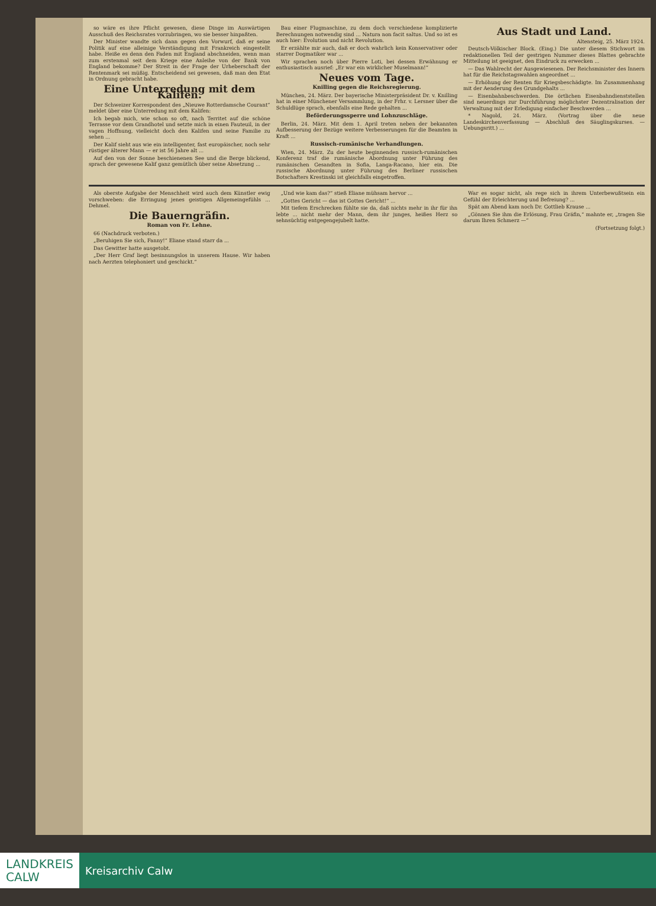so wäre es ihre Pflicht gewesen, diese Dinge im Auswärtigen Ausschuß des Reichsrates vorzubringen, wo sie besser hinpaßten.
Der Minister wandte sich dann gegen den Vorwurf, daß er seine Politik auf eine alleinige Verständigung mit Frankreich eingestellt habe. Heiße es denn den Faden mit England abschneiden, wenn man zum erstenmal seit dem Kriege eine Anleihe von der Bank von England bekomme? Der Streit in der Frage der Urheberschaft der Rentenmark sei müßig. Entscheidend sei gewesen, daß man den Etat in Ordnung gebracht habe.
Eine Unterredung mit dem Kalifen.
Der Schweizer Korrespondent des „Nieuwe Rotterdamsche Courant“ meldet über eine Unterredung mit dem Kalifen:
Ich begab mich, wie schon so oft, nach Territet auf die schöne Terrasse vor dem Grandhotel und setzte mich in einen Fauteuil, in der vagen Hoffnung, vielleicht doch den Kalifen und seine Familie zu sehen ...
Der Kalif sieht aus wie ein intelligenter, fast europäischer, noch sehr rüstiger älterer Mann — er ist 56 Jahre alt ...
Auf den von der Sonne beschienenen See und die Berge blickend, sprach der gewesene Kalif ganz gemütlich über seine Absetzung ...
Bau einer Flugmaschine, zu dem doch verschiedene komplizierte Berechnungen notwendig sind ... Natura non facit saltus. Und so ist es auch hier: Evolution und nicht Revolution.
Er erzählte mir auch, daß er doch wahrlich kein Konservativer oder starrer Dogmatiker war ...
Wir sprachen noch über Pierre Loti, bei dessen Erwähnung er enthusiastisch ausrief: „Er war ein wirklicher Muselmann!“
Neues vom Tage.
Knilling gegen die Reichsregierung.
München, 24. März. Der bayerische Ministerpräsident Dr. v. Knilling hat in einer Münchener Versammlung, in der Frhr. v. Lersner über die Schuldlüge sprach, ebenfalls eine Rede gehalten ...
Beförderungssperre und Lohnzuschläge.
Berlin, 24. März. Mit dem 1. April treten neben der bekannten Aufbesserung der Bezüge weitere Verbesserungen für die Beamten in Kraft ...
Russisch-rumänische Verhandlungen.
Wien, 24. März. Zu der heute beginnenden russisch-rumänischen Konferenz traf die rumänische Abordnung unter Führung des rumänischen Gesandten in Sofia, Langa-Racano, hier ein. Die russische Abordnung unter Führung des Berliner russischen Botschafters Krestinski ist gleichfalls eingetroffen.
Aus Stadt und Land.
Altensteig, 25. März 1924.
Deutsch-Völkischer Block. (Eing.) Die unter diesem Stichwort im redaktionellen Teil der gestrigen Nummer dieses Blattes gebrachte Mitteilung ist geeignet, den Eindruck zu erwecken ...
— Das Wahlrecht der Ausgewiesenen. Der Reichsminister des Innern hat für die Reichstagswahlen angeordnet ...
— Erhöhung der Renten für Kriegsbeschädigte. Im Zusammenhang mit der Aenderung des Grundgehalts ...
— Eisenbahnbeschwerden. Die örtlichen Eisenbahndienststellen sind neuerdings zur Durchführung möglichster Dezentralisation der Verwaltung mit der Erledigung einfacher Beschwerden ...
* Nagold, 24. März. (Vortrag über die neue Landeskirchenverfassung — Abschluß des Säuglingskurses. — Uebungsritt.) ...
Als oberste Aufgabe der Menschheit wird auch dem Künstler ewig vorschweben: die Erringung jenes geistigen Allgemeingefühls ... Dehmel.
Die Bauerngräfin.
Roman von Fr. Lehne.
66 (Nachdruck verboten.)
„Beruhigen Sie sich, Fanny!“ Eliane stand starr da ...
Das Gewitter hatte ausgetobt.
„Der Herr Graf liegt besinnungslos in unserem Hause. Wir haben nach Aerzten telephoniert und geschickt.“
„Und wie kam das?“ stieß Eliane mühsam hervor ...
„Gottes Gericht — das ist Gottes Gericht!“ ...
Mit tiefem Erschrecken fühlte sie da, daß nichts mehr in ihr für ihn lebte ... nicht mehr der Mann, dem ihr junges, heißes Herz so sehnsüchtig entgegengejubelt hatte.
War es sogar nicht, als rege sich in ihrem Unterbewußtsein ein Gefühl der Erleichterung und Befreiung? ...
Spät am Abend kam noch Dr. Gottlieb Krause ...
„Gönnen Sie ihm die Erlösung, Frau Gräfin,“ mahnte er, „tragen Sie darum Ihren Schmerz —“
(Fortsetzung folgt.)
LANDKREIS
CALW
Kreisarchiv Calw